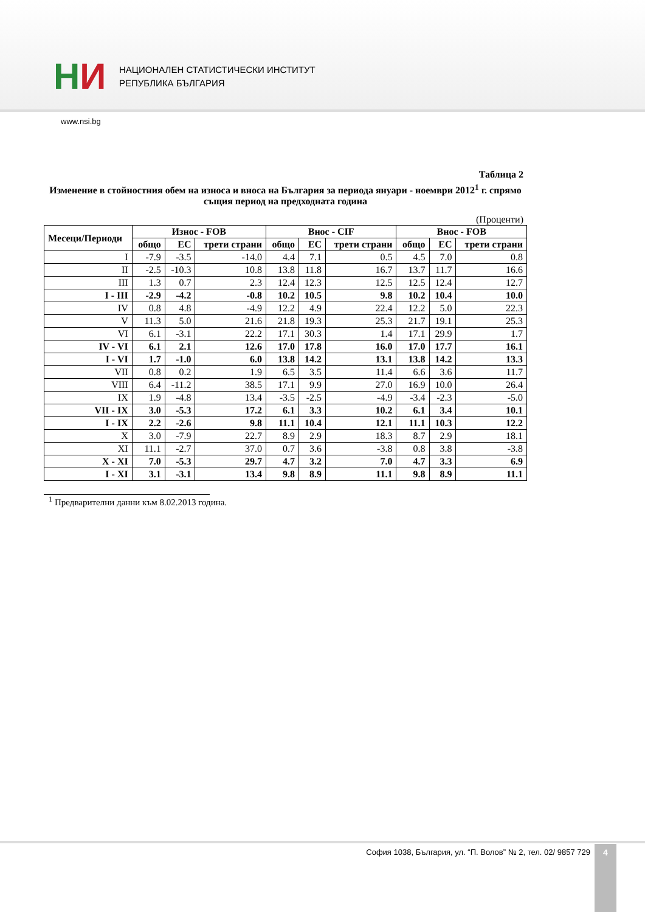HИ
НАЦИОНАЛЕН СТАТИСТИЧЕСКИ ИНСТИТУТ
РЕПУБЛИКА БЪЛГАРИЯ
www.nsi.bg
Таблица 2
Изменение в стойностния обем на износа и вноса на България за периода януари - ноември 2012<sup>1</sup> г. спрямо същия период на предходната година
(Проценти)
| Месеци/Периоди | Износ - FOB | | | Внос - CIF | | | Внос - FOB | | |
| --- | --- | --- | --- | --- | --- | --- | --- | --- | --- |
| | общо | ЕС | трети страни | общо | ЕС | трети страни | общо | ЕС | трети страни |
| I | -7.9 | -3.5 | -14.0 | 4.4 | 7.1 | 0.5 | 4.5 | 7.0 | 0.8 |
| II | -2.5 | -10.3 | 10.8 | 13.8 | 11.8 | 16.7 | 13.7 | 11.7 | 16.6 |
| III | 1.3 | 0.7 | 2.3 | 12.4 | 12.3 | 12.5 | 12.5 | 12.4 | 12.7 |
| I - III | -2.9 | -4.2 | -0.8 | 10.2 | 10.5 | 9.8 | 10.2 | 10.4 | 10.0 |
| IV | 0.8 | 4.8 | -4.9 | 12.2 | 4.9 | 22.4 | 12.2 | 5.0 | 22.3 |
| V | 11.3 | 5.0 | 21.6 | 21.8 | 19.3 | 25.3 | 21.7 | 19.1 | 25.3 |
| VI | 6.1 | -3.1 | 22.2 | 17.1 | 30.3 | 1.4 | 17.1 | 29.9 | 1.7 |
| IV - VI | 6.1 | 2.1 | 12.6 | 17.0 | 17.8 | 16.0 | 17.0 | 17.7 | 16.1 |
| I - VI | 1.7 | -1.0 | 6.0 | 13.8 | 14.2 | 13.1 | 13.8 | 14.2 | 13.3 |
| VII | 0.8 | 0.2 | 1.9 | 6.5 | 3.5 | 11.4 | 6.6 | 3.6 | 11.7 |
| VIII | 6.4 | -11.2 | 38.5 | 17.1 | 9.9 | 27.0 | 16.9 | 10.0 | 26.4 |
| IX | 1.9 | -4.8 | 13.4 | -3.5 | -2.5 | -4.9 | -3.4 | -2.3 | -5.0 |
| VII - IX | 3.0 | -5.3 | 17.2 | 6.1 | 3.3 | 10.2 | 6.1 | 3.4 | 10.1 |
| I - IX | 2.2 | -2.6 | 9.8 | 11.1 | 10.4 | 12.1 | 11.1 | 10.3 | 12.2 |
| X | 3.0 | -7.9 | 22.7 | 8.9 | 2.9 | 18.3 | 8.7 | 2.9 | 18.1 |
| XI | 11.1 | -2.7 | 37.0 | 0.7 | 3.6 | -3.8 | 0.8 | 3.8 | -3.8 |
| X - XI | 7.0 | -5.3 | 29.7 | 4.7 | 3.2 | 7.0 | 4.7 | 3.3 | 6.9 |
| I - XI | 3.1 | -3.1 | 13.4 | 9.8 | 8.9 | 11.1 | 9.8 | 8.9 | 11.1 |
<sup>1</sup> Предварителни данни към 8.02.2013 година.
София 1038, България, ул. “П. Волов” № 2, тел. 02/ 9857 729
4